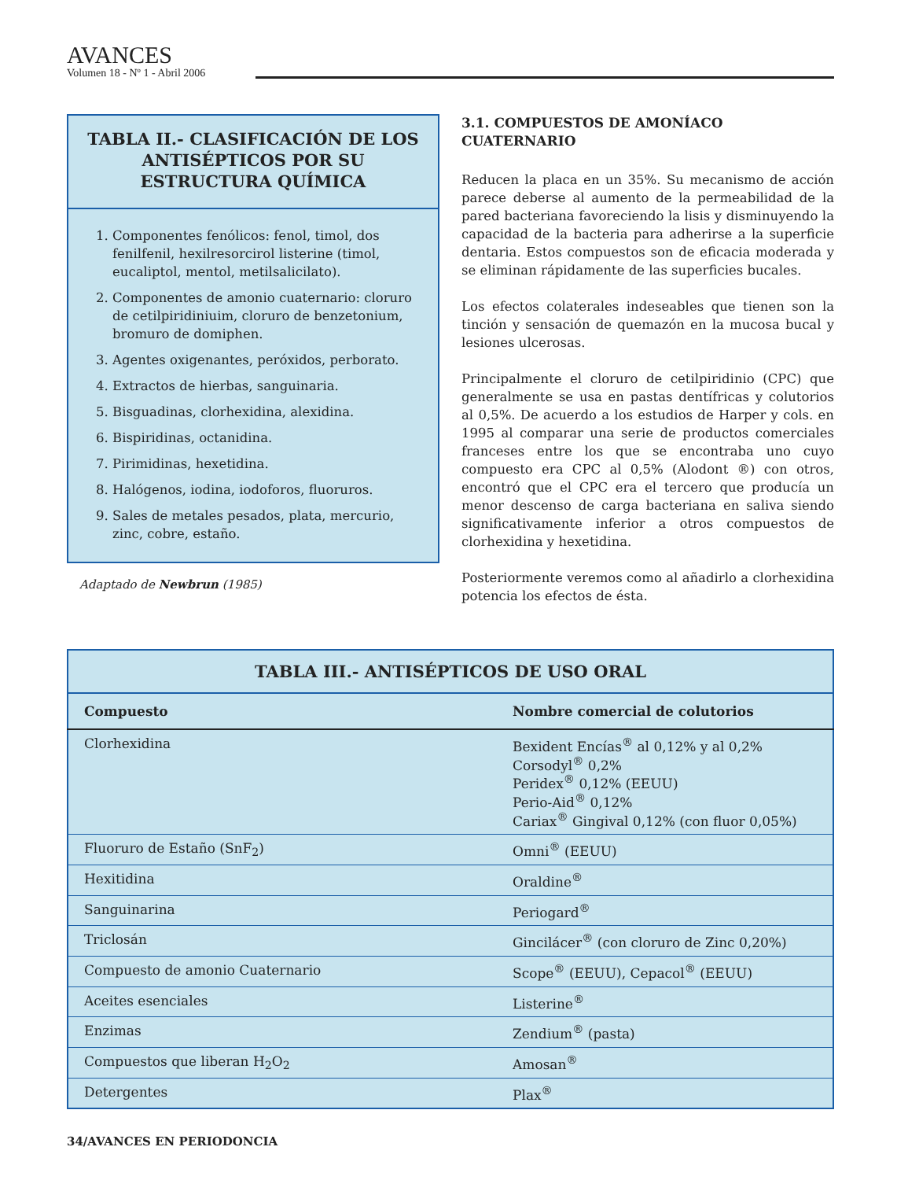AVANCES
Volumen 18 - Nº 1 - Abril 2006
TABLA II.- CLASIFICACIÓN DE LOS ANTISÉPTICOS POR SU ESTRUCTURA QUÍMICA
1. Componentes fenólicos: fenol, timol, dos fenilfenil, hexilresorcirol listerine (timol, eucaliptol, mentol, metilsalicilato).
2. Componentes de amonio cuaternario: cloruro de cetilpiridiniuim, cloruro de benzetonium, bromuro de domiphen.
3. Agentes oxigenantes, peróxidos, perborato.
4. Extractos de hierbas, sanguinaria.
5. Bisguadinas, clorhexidina, alexidina.
6. Bispiridinas, octanidina.
7. Pirimidinas, hexetidina.
8. Halógenos, iodina, iodoforos, fluoruros.
9. Sales de metales pesados, plata, mercurio, zinc, cobre, estaño.
Adaptado de Newbrun (1985)
3.1. COMPUESTOS DE AMONÍACO CUATERNARIO
Reducen la placa en un 35%. Su mecanismo de acción parece deberse al aumento de la permeabilidad de la pared bacteriana favoreciendo la lisis y disminuyendo la capacidad de la bacteria para adherirse a la superficie dentaria. Estos compuestos son de eficacia moderada y se eliminan rápidamente de las superficies bucales.
Los efectos colaterales indeseables que tienen son la tinción y sensación de quemazón en la mucosa bucal y lesiones ulcerosas.
Principalmente el cloruro de cetilpiridinio (CPC) que generalmente se usa en pastas dentífricas y colutorios al 0,5%. De acuerdo a los estudios de Harper y cols. en 1995 al comparar una serie de productos comerciales franceses entre los que se encontraba uno cuyo compuesto era CPC al 0,5% (Alodont ®) con otros, encontró que el CPC era el tercero que producía un menor descenso de carga bacteriana en saliva siendo significativamente inferior a otros compuestos de clorhexidina y hexetidina.
Posteriormente veremos como al añadirlo a clorhexidina potencia los efectos de ésta.
| TABLA III.- ANTISÉPTICOS DE USO ORAL | |
| --- | --- |
| Compuesto | Nombre comercial de colutorios |
| Clorhexidina | Bexident Encías<sup>®</sup> al 0,12% y al 0,2% Corsodyl<sup>®</sup> 0,2% Peridex<sup>®</sup> 0,12% (EEUU) Perio-Aid<sup>®</sup> 0,12% Cariax<sup>®</sup> Gingival 0,12% (con fluor 0,05%) |
| Fluoruro de Estaño (SnF<sub>2</sub>) | Omni<sup>®</sup> (EEUU) |
| Hexitidina | Oraldine<sup>®</sup> |
| Sanguinarina | Periogard<sup>®</sup> |
| Triclosán | Gincilácer<sup>®</sup> (con cloruro de Zinc 0,20%) |
| Compuesto de amonio Cuaternario | Scope<sup>®</sup> (EEUU), Cepacol<sup>®</sup> (EEUU) |
| Aceites esenciales | Listerine<sup>®</sup> |
| Enzimas | Zendium<sup>®</sup> (pasta) |
| Compuestos que liberan H<sub>2</sub>O<sub>2</sub> | Amosan<sup>®</sup> |
| Detergentes | Plax<sup>®</sup> |
34/AVANCES EN PERIODONCIA